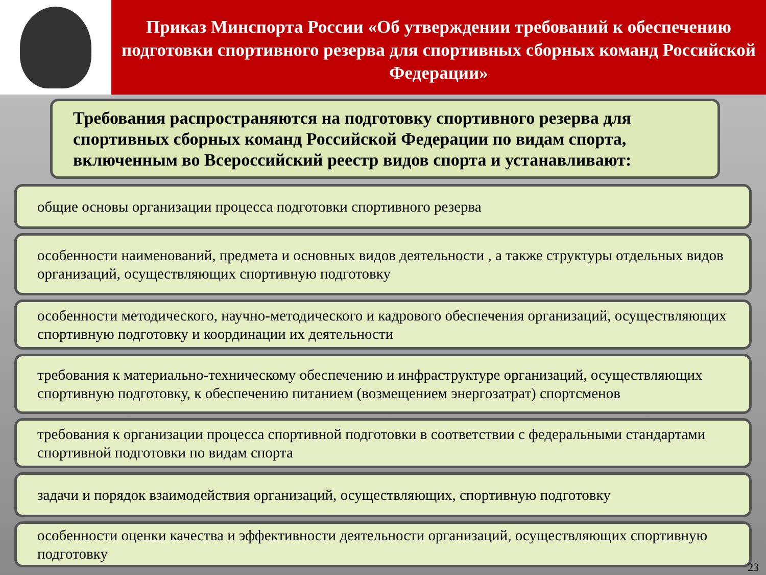Приказ Минспорта России «Об утверждении требований к обеспечению подготовки спортивного резерва для спортивных сборных команд Российской Федерации»
Требования распространяются на подготовку спортивного резерва для спортивных сборных команд Российской Федерации по видам спорта, включенным во Всероссийский реестр видов спорта и устанавливают:
общие основы организации процесса подготовки спортивного резерва
особенности наименований, предмета и основных видов деятельности , а также структуры отдельных видов организаций, осуществляющих спортивную подготовку
особенности методического, научно-методического и кадрового обеспечения организаций, осуществляющих спортивную подготовку и координации их деятельности
требования к материально-техническому обеспечению и инфраструктуре организаций, осуществляющих спортивную подготовку, к обеспечению питанием (возмещением энергозатрат) спортсменов
требования к организации процесса спортивной подготовки в соответствии с федеральными стандартами спортивной подготовки по видам спорта
задачи и порядок взаимодействия организаций, осуществляющих, спортивную подготовку
особенности оценки качества и эффективности деятельности организаций, осуществляющих спортивную подготовку
23